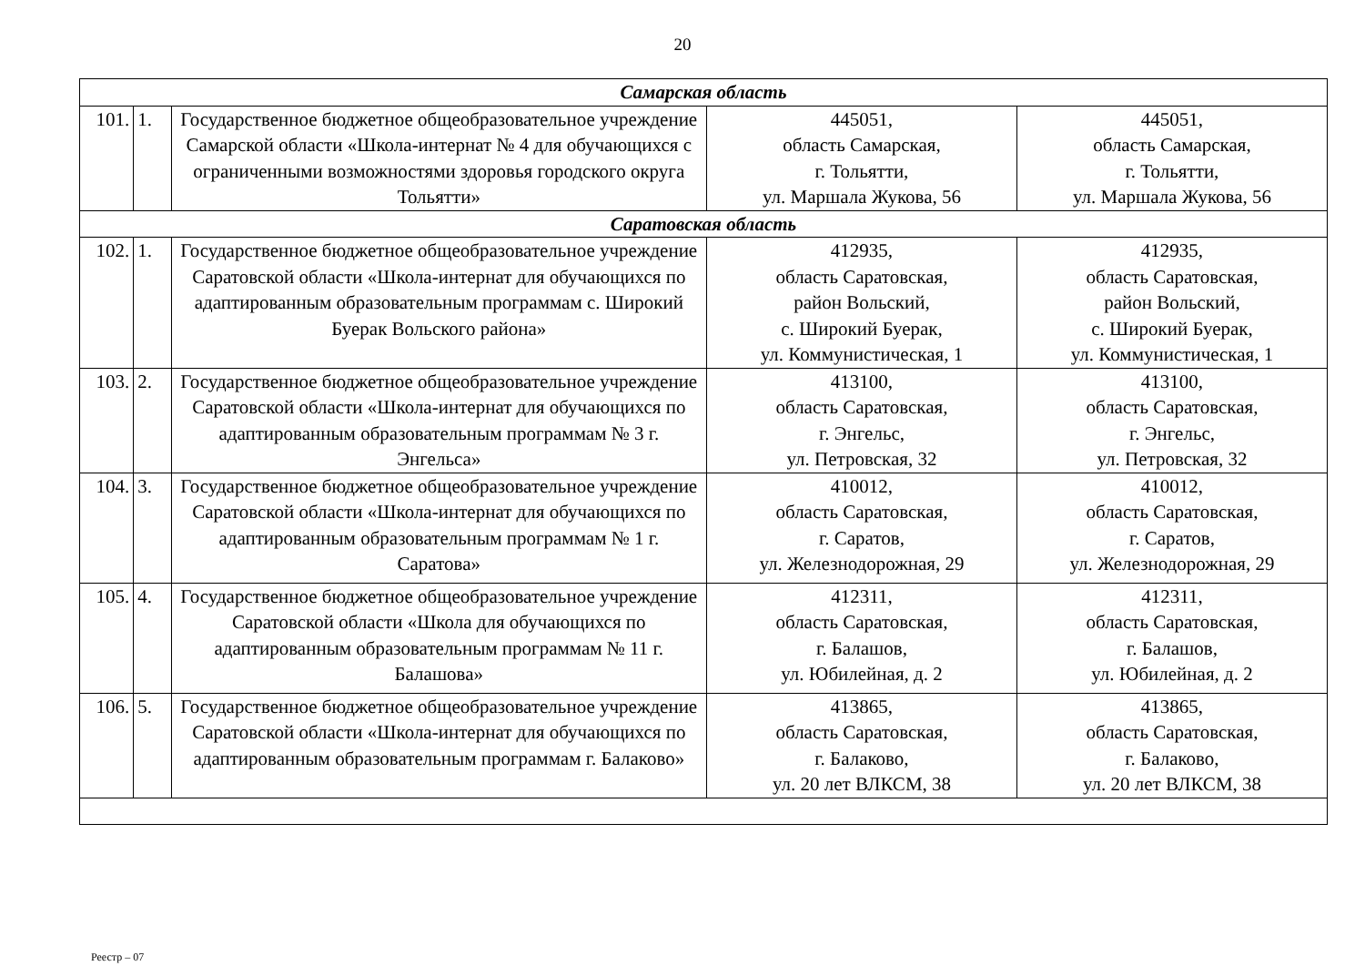20
| Самарская область | | | | |
| 101. | 1. | Государственное бюджетное общеобразовательное учреждение Самарской области «Школа-интернат № 4 для обучающихся с ограниченными возможностями здоровья городского округа Тольятти» | 445051, область Самарская, г. Тольятти, ул. Маршала Жукова, 56 | 445051, область Самарская, г. Тольятти, ул. Маршала Жукова, 56 |
| Саратовская область | | | | |
| 102. | 1. | Государственное бюджетное общеобразовательное учреждение Саратовской области «Школа-интернат для обучающихся по адаптированным образовательным программам с. Широкий Буерак Вольского района» | 412935, область Саратовская, район Вольский, с. Широкий Буерак, ул. Коммунистическая, 1 | 412935, область Саратовская, район Вольский, с. Широкий Буерак, ул. Коммунистическая, 1 |
| 103. | 2. | Государственное бюджетное общеобразовательное учреждение Саратовской области «Школа-интернат для обучающихся по адаптированным образовательным программам № 3 г. Энгельса» | 413100, область Саратовская, г. Энгельс, ул. Петровская, 32 | 413100, область Саратовская, г. Энгельс, ул. Петровская, 32 |
| 104. | 3. | Государственное бюджетное общеобразовательное учреждение Саратовской области «Школа-интернат для обучающихся по адаптированным образовательным программам № 1 г. Саратова» | 410012, область Саратовская, г. Саратов, ул. Железнодорожная, 29 | 410012, область Саратовская, г. Саратов, ул. Железнодорожная, 29 |
| 105. | 4. | Государственное бюджетное общеобразовательное учреждение Саратовской области «Школа для обучающихся по адаптированным образовательным программам № 11 г. Балашова» | 412311, область Саратовская, г. Балашов, ул. Юбилейная, д. 2 | 412311, область Саратовская, г. Балашов, ул. Юбилейная, д. 2 |
| 106. | 5. | Государственное бюджетное общеобразовательное учреждение Саратовской области «Школа-интернат для обучающихся по адаптированным образовательным программам г. Балаково» | 413865, область Саратовская, г. Балаково, ул. 20 лет ВЛКСМ, 38 | 413865, область Саратовская, г. Балаково, ул. 20 лет ВЛКСМ, 38 |
Реестр – 07